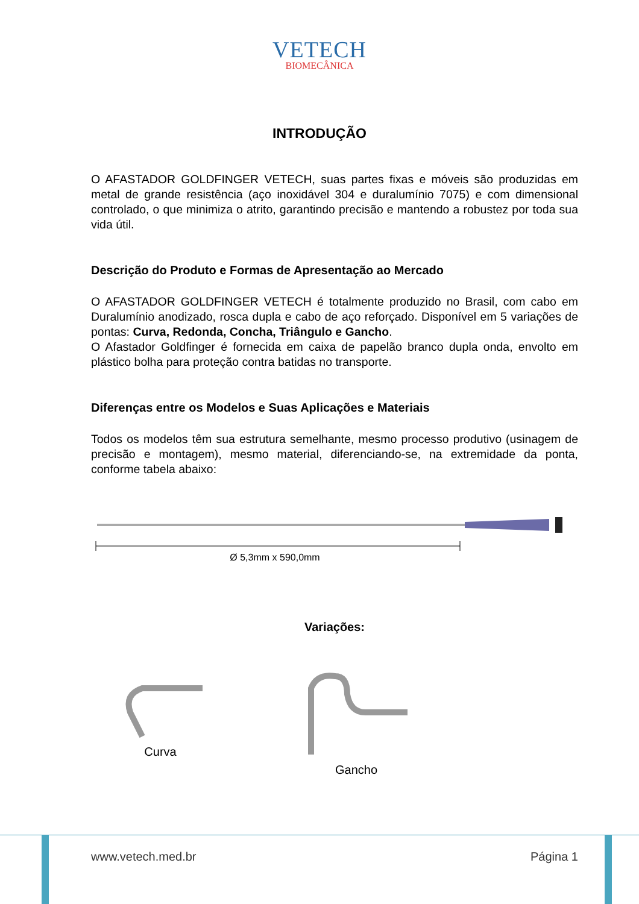VETECH
BIOMECÂNICA
INTRODUÇÃO
O AFASTADOR GOLDFINGER VETECH, suas partes fixas e móveis são produzidas em metal de grande resistência (aço inoxidável 304 e duralumínio 7075) e com dimensional controlado, o que minimiza o atrito, garantindo precisão e mantendo a robustez por toda sua vida útil.
Descrição do Produto e Formas de Apresentação ao Mercado
O AFASTADOR GOLDFINGER VETECH é totalmente produzido no Brasil, com cabo em Duralumínio anodizado, rosca dupla e cabo de aço reforçado. Disponível em 5 variações de pontas: Curva, Redonda, Concha, Triângulo e Gancho.
O Afastador Goldfinger é fornecida em caixa de papelão branco dupla onda, envolto em plástico bolha para proteção contra batidas no transporte.
Diferenças entre os Modelos e Suas Aplicações e Materiais
Todos os modelos têm sua estrutura semelhante, mesmo processo produtivo (usinagem de precisão e montagem), mesmo material, diferenciando-se, na extremidade da ponta, conforme tabela abaixo:
Ø 5,3mm x 590,0mm
Variações:
Curva Gancho
www.vetech.med.br Página 1